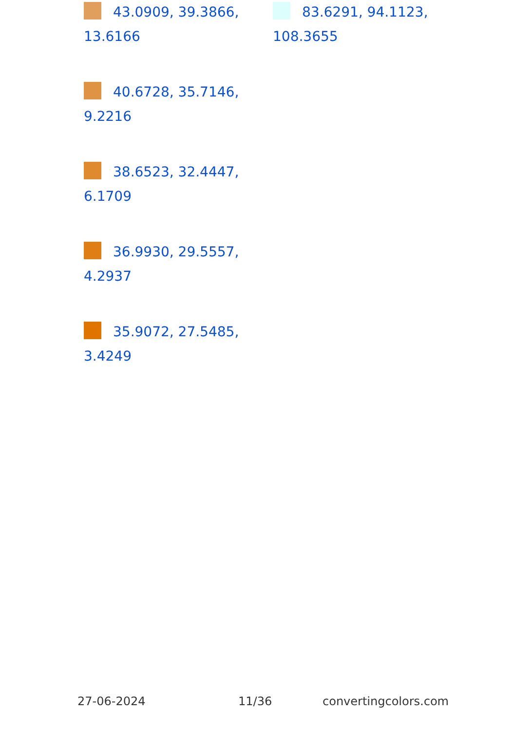43.0909, 39.3866, 13.6166
40.6728, 35.7146, 9.2216
38.6523, 32.4447, 6.1709
36.9930, 29.5557, 4.2937
35.9072, 27.5485, 3.4249
83.6291, 94.1123, 108.3655
27-06-2024 11/36 convertingcolors.com